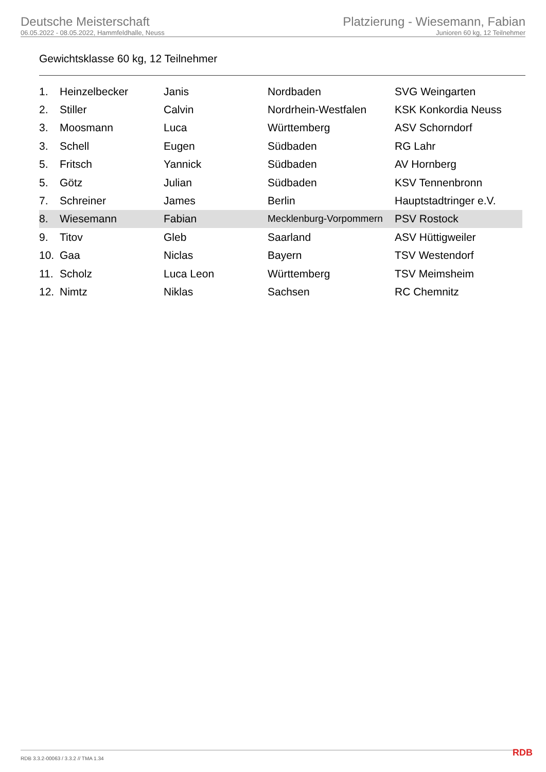Deutsche Meisterschaft
06.05.2022 - 08.05.2022, Hammfeldhalle, Neuss
Platzierung - Wiesemann, Fabian
Junioren 60 kg, 12 Teilnehmer
Gewichtsklasse 60 kg, 12 Teilnehmer
| 1. | Heinzelbecker | Janis | Nordbaden | SVG Weingarten |
| 2. | Stiller | Calvin | Nordrhein-Westfalen | KSK Konkordia Neuss |
| 3. | Moosmann | Luca | Württemberg | ASV Schorndorf |
| 3. | Schell | Eugen | Südbaden | RG Lahr |
| 5. | Fritsch | Yannick | Südbaden | AV Hornberg |
| 5. | Götz | Julian | Südbaden | KSV Tennenbronn |
| 7. | Schreiner | James | Berlin | Hauptstadtringer e.V. |
| 8. | Wiesemann | Fabian | Mecklenburg-Vorpommern | PSV Rostock |
| 9. | Titov | Gleb | Saarland | ASV Hüttigweiler |
| 10. | Gaa | Niclas | Bayern | TSV Westendorf |
| 11. | Scholz | Luca Leon | Württemberg | TSV Meimsheim |
| 12. | Nimtz | Niklas | Sachsen | RC Chemnitz |
RDB 3.3.2-00063 / 3.3.2 // TMA 1.34
RDB